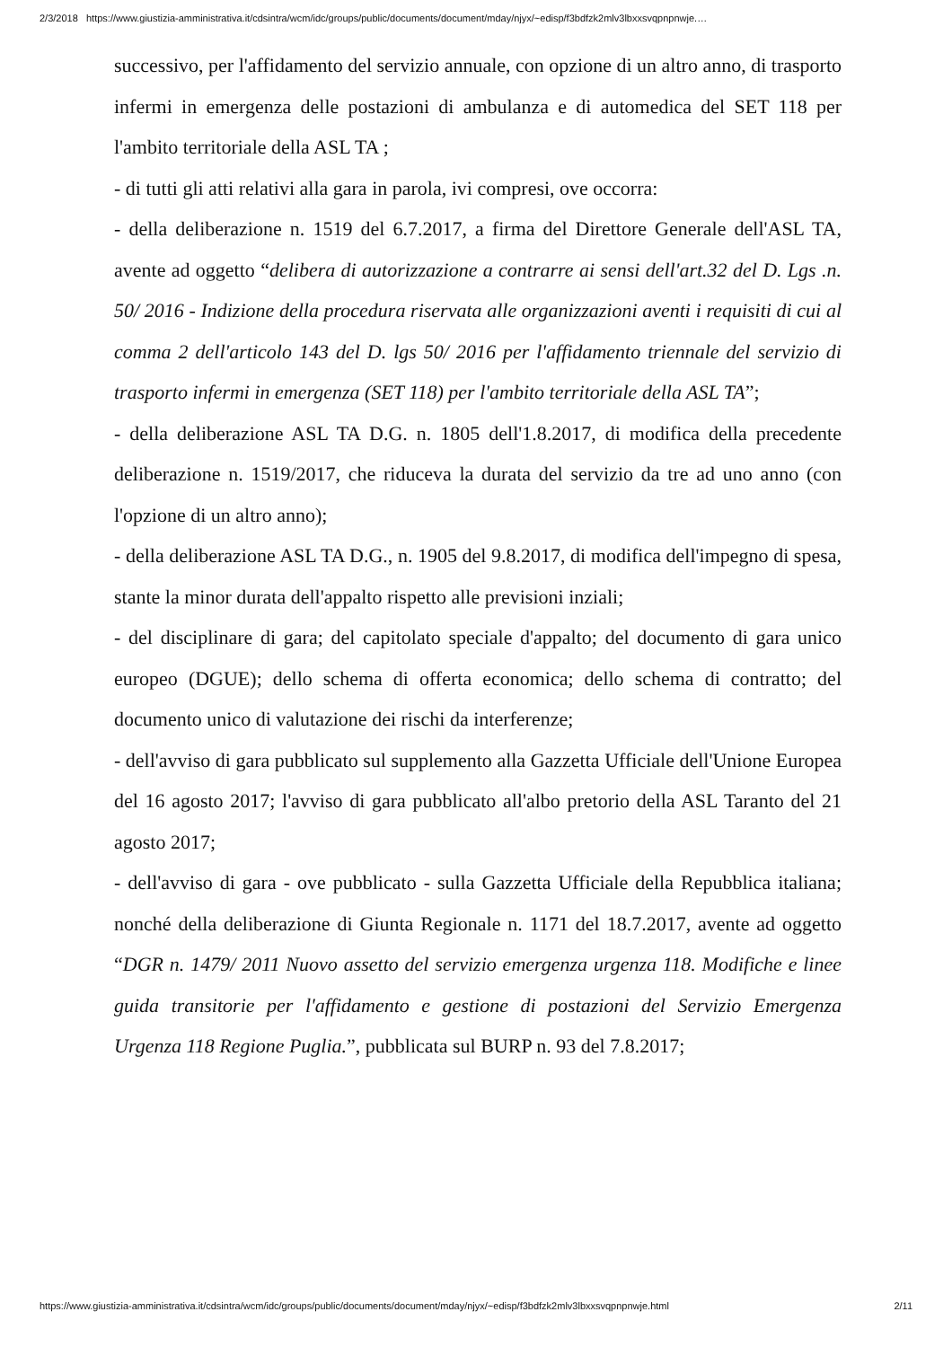2/3/2018 https://www.giustizia-amministrativa.it/cdsintra/wcm/idc/groups/public/documents/document/mday/njyx/~edisp/f3bdfzk2mlv3lbxxsvqpnpnwje.…
successivo, per l'affidamento del servizio annuale, con opzione di un altro anno, di trasporto infermi in emergenza delle postazioni di ambulanza e di automedica del SET 118 per l'ambito territoriale della ASL TA ;
- di tutti gli atti relativi alla gara in parola, ivi compresi, ove occorra:
- della deliberazione n. 1519 del 6.7.2017, a firma del Direttore Generale dell'ASL TA, avente ad oggetto “delibera di autorizzazione a contrarre ai sensi dell'art.32 del D. Lgs .n. 50/ 2016 - Indizione della procedura riservata alle organizzazioni aventi i requisiti di cui al comma 2 dell'articolo 143 del D. lgs 50/ 2016 per l'affidamento triennale del servizio di trasporto infermi in emergenza (SET 118) per l'ambito territoriale della ASL TA”;
- della deliberazione ASL TA D.G. n. 1805 dell'1.8.2017, di modifica della precedente deliberazione n. 1519/2017, che riduceva la durata del servizio da tre ad uno anno (con l'opzione di un altro anno);
- della deliberazione ASL TA D.G., n. 1905 del 9.8.2017, di modifica dell'impegno di spesa, stante la minor durata dell'appalto rispetto alle previsioni inziali;
- del disciplinare di gara; del capitolato speciale d'appalto; del documento di gara unico europeo (DGUE); dello schema di offerta economica; dello schema di contratto; del documento unico di valutazione dei rischi da interferenze;
- dell'avviso di gara pubblicato sul supplemento alla Gazzetta Ufficiale dell'Unione Europea del 16 agosto 2017; l'avviso di gara pubblicato all'albo pretorio della ASL Taranto del 21 agosto 2017;
- dell'avviso di gara - ove pubblicato - sulla Gazzetta Ufficiale della Repubblica italiana; nonché della deliberazione di Giunta Regionale n. 1171 del 18.7.2017, avente ad oggetto “DGR n. 1479/ 2011 Nuovo assetto del servizio emergenza urgenza 118. Modifiche e linee guida transitorie per l'affidamento e gestione di postazioni del Servizio Emergenza Urgenza 118 Regione Puglia.”, pubblicata sul BURP n. 93 del 7.8.2017;
https://www.giustizia-amministrativa.it/cdsintra/wcm/idc/groups/public/documents/document/mday/njyx/~edisp/f3bdfzk2mlv3lbxxsvqpnpnwje.html 2/11